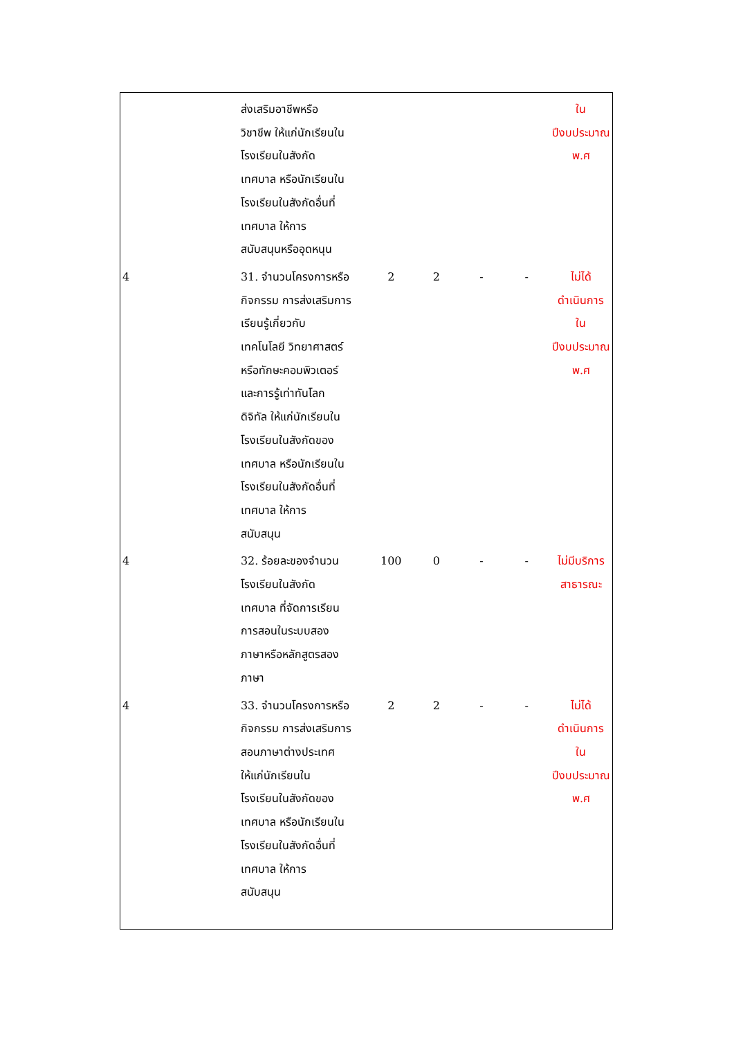| | ส่งเสริมอาชีพหรือ วิชาชีพ ให้แก่นักเรียนใน โรงเรียนในสังกัด เทศบาล หรือนักเรียนใน โรงเรียนในสังกัดอื่นที่ เทศบาล ให้การ สนับสนุนหรืออุดหนุน | | | | | ใน ปีงบประมาณ พ.ศ |
| 4 | 31. จำนวนโครงการหรือ กิจกรรม การส่งเสริมการ เรียนรู้เกี่ยวกับ เทคโนโลยี วิทยาศาสตร์ หรือทักษะคอมพิวเตอร์ และการรู้เท่าทันโลก ดิจิทัล ให้แก่นักเรียนใน โรงเรียนในสังกัดของ เทศบาล หรือนักเรียนใน โรงเรียนในสังกัดอื่นที่ เทศบาล ให้การ สนับสนุน | 2 | 2 | - | - | ไม่ได้ ดำเนินการ ใน ปีงบประมาณ พ.ศ |
| 4 | 32. ร้อยละของจำนวน โรงเรียนในสังกัด เทศบาล ที่จัดการเรียน การสอนในระบบสอง ภาษาหรือหลักสูตรสอง ภาษา | 100 | 0 | - | - | ไม่มีบริการ สาธารณะ |
| 4 | 33. จำนวนโครงการหรือ กิจกรรม การส่งเสริมการ สอนภาษาต่างประเทศ ให้แก่นักเรียนใน โรงเรียนในสังกัดของ เทศบาล หรือนักเรียนใน โรงเรียนในสังกัดอื่นที่ เทศบาล ให้การ สนับสนุน | 2 | 2 | - | - | ไม่ได้ ดำเนินการ ใน ปีงบประมาณ พ.ศ |